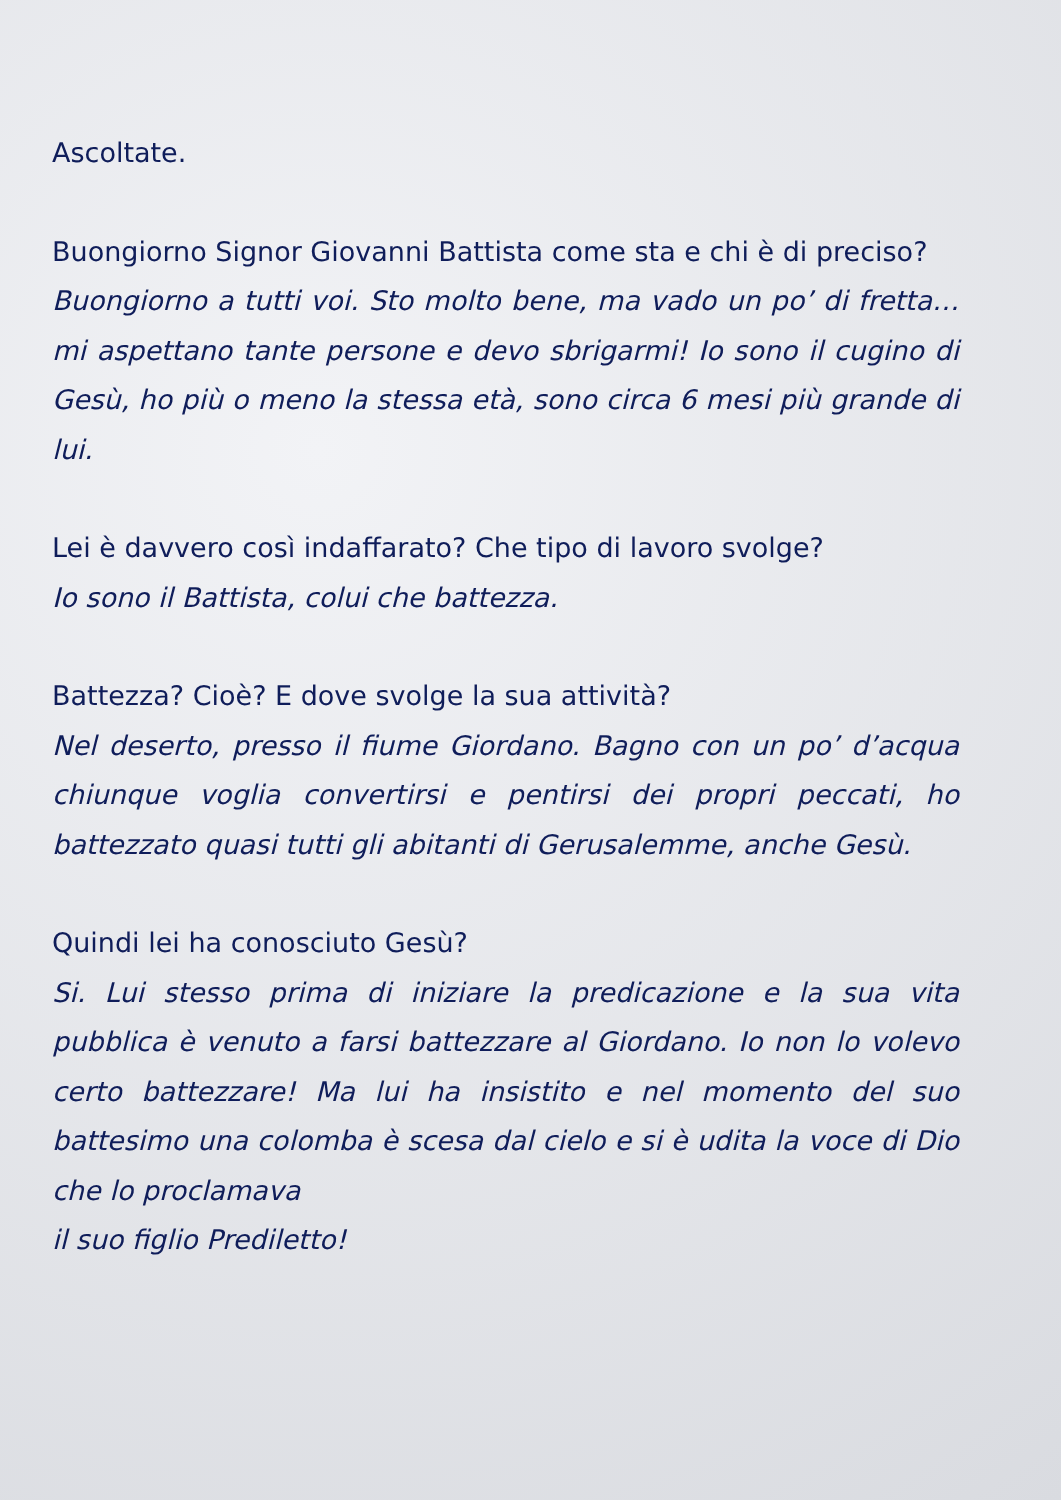Ascoltate.
Buongiorno Signor Giovanni Battista come sta e chi è di preciso?
Buongiorno a tutti voi. Sto molto bene, ma vado un po’ di fretta… mi aspettano tante persone e devo sbrigarmi! Io sono il cugino di Gesù, ho più o meno la stessa età, sono circa 6 mesi più grande di lui.
Lei è davvero così indaffarato? Che tipo di lavoro svolge?
Io sono il Battista, colui che battezza.
Battezza? Cioè? E dove svolge la sua attività?
Nel deserto, presso il fiume Giordano. Bagno con un po’ d’acqua chiunque voglia convertirsi e pentirsi dei propri peccati, ho battezzato quasi tutti gli abitanti di Gerusalemme, anche Gesù.
Quindi lei ha conosciuto Gesù?
Si. Lui stesso prima di iniziare la predicazione e la sua vita pubblica è venuto a farsi battezzare al Giordano. Io non lo volevo certo battezzare! Ma lui ha insistito e nel momento del suo battesimo una colomba è scesa dal cielo e si è udita la voce di Dio che lo proclamava
il suo figlio Prediletto!